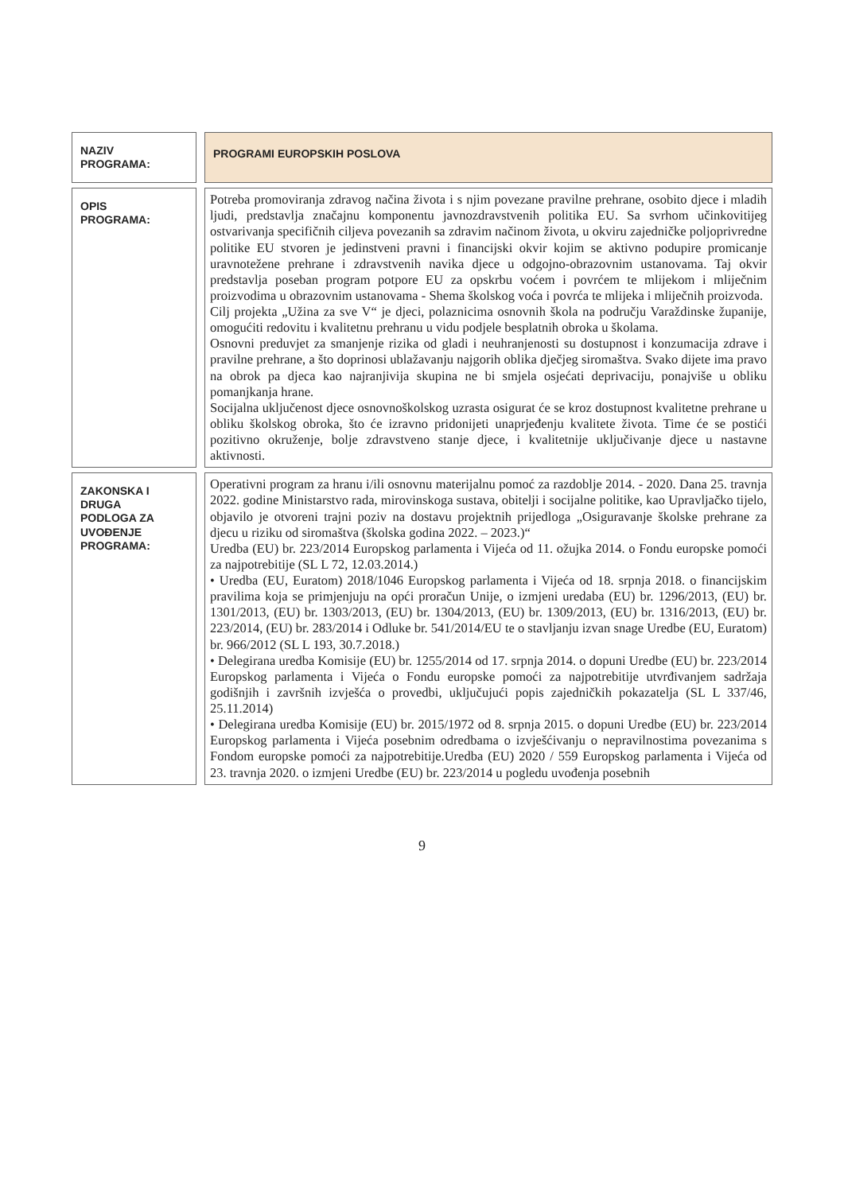| NAZIV PROGRAMA: | PROGRAMI EUROPSKIH POSLOVA |
| OPIS PROGRAMA: | Potreba promoviranja zdravog načina života i s njim povezane pravilne prehrane, osobito djece i mladih ljudi, predstavlja značajnu komponentu javnozdravstvenih politika EU. Sa svrhom učinkovitijeg ostvarivanja specifičnih ciljeva povezanih sa zdravim načinom života, u okviru zajedničke poljoprivredne politike EU stvoren je jedinstveni pravni i financijski okvir kojim se aktivno podupire promicanje uravnotežene prehrane i zdravstvenih navika djece u odgojno-obrazovnim ustanovama. Taj okvir predstavlja poseban program potpore EU za opskrbu voćem i povrćem te mlijekom i mliječnim proizvodima u obrazovnim ustanovama - Shema školskog voća i povrća te mlijeka i mliječnih proizvoda. Cilj projekta „Užina za sve V“ je djeci, polaznicima osnovnih škola na području Varaždinske županije, omogućiti redovitu i kvalitetnu prehranu u vidu podjele besplatnih obroka u školama. Osnovni preduvjet za smanjenje rizika od gladi i neuhranjenosti su dostupnost i konzumacija zdrave i pravilne prehrane, a što doprinosi ublažavanju najgorih oblika dječjeg siromaštva. Svako dijete ima pravo na obrok pa djeca kao najranjivija skupina ne bi smjela osjećati deprivaciju, ponajviše u obliku pomanjkanja hrane. Socijalna uključenost djece osnovnoškolskog uzrasta osigurat će se kroz dostupnost kvalitetne prehrane u obliku školskog obroka, što će izravno pridonijeti unaprjeđenju kvalitete života. Time će se postići pozitivno okruženje, bolje zdravstveno stanje djece, i kvalitetnije uključivanje djece u nastavne aktivnosti. |
| ZAKONSKA I DRUGA PODLOGA ZA UVOĐENJE PROGRAMA: | Operativni program za hranu i/ili osnovnu materijalnu pomoć za razdoblje 2014. - 2020. Dana 25. travnja 2022. godine Ministarstvo rada, mirovinskoga sustava, obitelji i socijalne politike, kao Upravljačko tijelo, objavilo je otvoreni trajni poziv na dostavu projektnih prijedloga „Osiguravanje školske prehrane za djecu u riziku od siromaštva (školska godina 2022. – 2023.)“ Uredba (EU) br. 223/2014 Europskog parlamenta i Vijeća od 11. ožujka 2014. o Fondu europske pomoći za najpotrebitije (SL L 72, 12.03.2014.) • Uredba (EU, Euratom) 2018/1046 Europskog parlamenta i Vijeća od 18. srpnja 2018. o financijskim pravilima koja se primjenjuju na opći proračun Unije, o izmjeni uredaba (EU) br. 1296/2013, (EU) br. 1301/2013, (EU) br. 1303/2013, (EU) br. 1304/2013, (EU) br. 1309/2013, (EU) br. 1316/2013, (EU) br. 223/2014, (EU) br. 283/2014 i Odluke br. 541/2014/EU te o stavljanju izvan snage Uredbe (EU, Euratom) br. 966/2012 (SL L 193, 30.7.2018.) • Delegirana uredba Komisije (EU) br. 1255/2014 od 17. srpnja 2014. o dopuni Uredbe (EU) br. 223/2014 Europskog parlamenta i Vijeća o Fondu europske pomoći za najpotrebitije utvrđivanjem sadržaja godišnjih i završnih izvješća o provedbi, uključujući popis zajedničkih pokazatelja (SL L 337/46, 25.11.2014) • Delegirana uredba Komisije (EU) br. 2015/1972 od 8. srpnja 2015. o dopuni Uredbe (EU) br. 223/2014 Europskog parlamenta i Vijeća posebnim odredbama o izvješćivanju o nepravilnostima povezanima s Fondom europske pomoći za najpotrebitije.Uredba (EU) 2020 / 559 Europskog parlamenta i Vijeća od 23. travnja 2020. o izmjeni Uredbe (EU) br. 223/2014 u pogledu uvođenja posebnih |
9